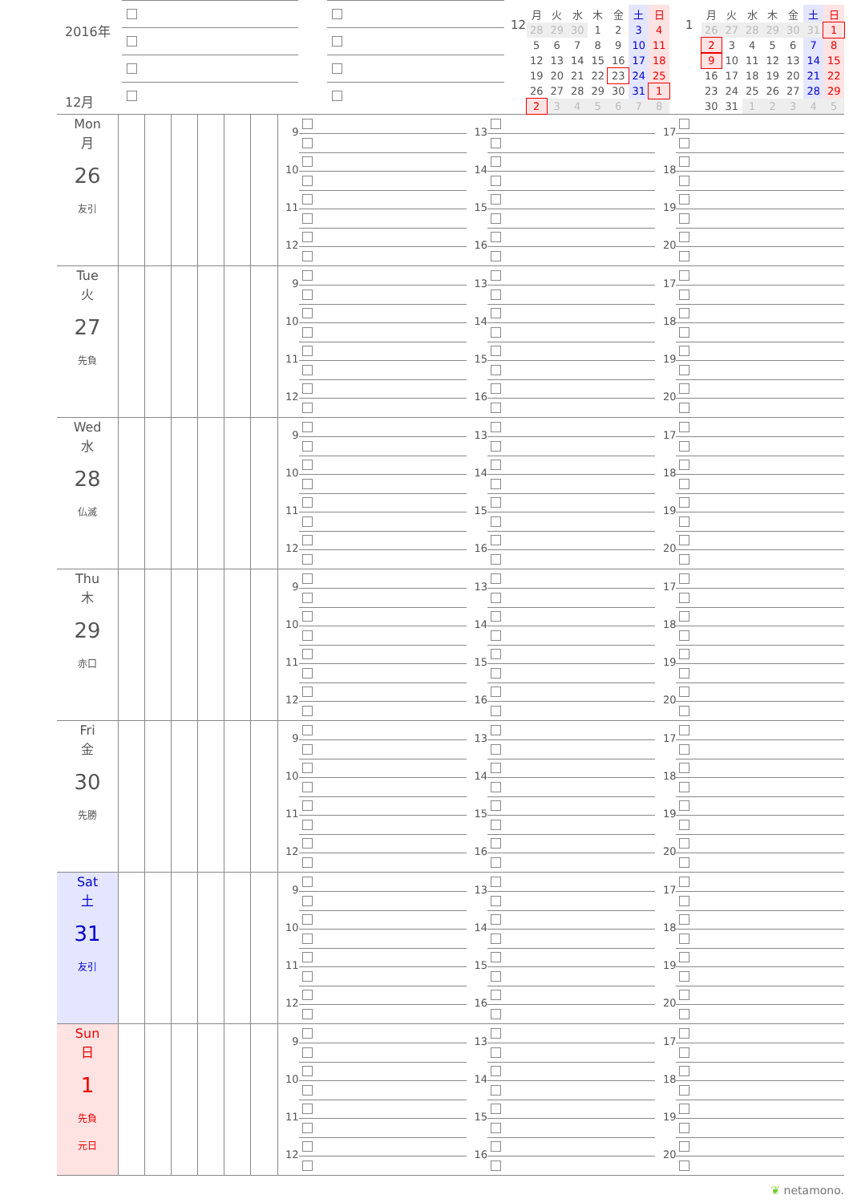2016年
12月
12
| 月 | 火 | 水 | 木 | 金 | 土 | 日 |
| --- | --- | --- | --- | --- | --- | --- |
| 28 | 29 | 30 | 1 | 2 | 3 | 4 |
| 5 | 6 | 7 | 8 | 9 | 10 | 11 |
| 12 | 13 | 14 | 15 | 16 | 17 | 18 |
| 19 | 20 | 21 | 22 | 23 | 24 | 25 |
| 26 | 27 | 28 | 29 | 30 | 31 | 1 |
| 2 | 3 | 4 | 5 | 6 | 7 | 8 |
1
| 月 | 火 | 水 | 木 | 金 | 土 | 日 |
| --- | --- | --- | --- | --- | --- | --- |
| 26 | 27 | 28 | 29 | 30 | 31 | 1 |
| 2 | 3 | 4 | 5 | 6 | 7 | 8 |
| 9 | 10 | 11 | 12 | 13 | 14 | 15 |
| 16 | 17 | 18 | 19 | 20 | 21 | 22 |
| 23 | 24 | 25 | 26 | 27 | 28 | 29 |
| 30 | 31 | 1 | 2 | 3 | 4 | 5 |
| Mon 月 26 友引 | | | | | | | 9 10 11 12 | 13 14 15 16 | 17 18 19 20 |
| Tue 火 27 先負 | | | | | | | 9 10 11 12 | 13 14 15 16 | 17 18 19 20 |
| Wed 水 28 仏滅 | | | | | | | 9 10 11 12 | 13 14 15 16 | 17 18 19 20 |
| Thu 木 29 赤口 | | | | | | | 9 10 11 12 | 13 14 15 16 | 17 18 19 20 |
| Fri 金 30 先勝 | | | | | | | 9 10 11 12 | 13 14 15 16 | 17 18 19 20 |
| Sat 土 31 友引 | | | | | | | 9 10 11 12 | 13 14 15 16 | 17 18 19 20 |
| Sun 日 1 先負 元日 | | | | | | | 9 10 11 12 | 13 14 15 16 | 17 18 19 20 |
❦ netamono.